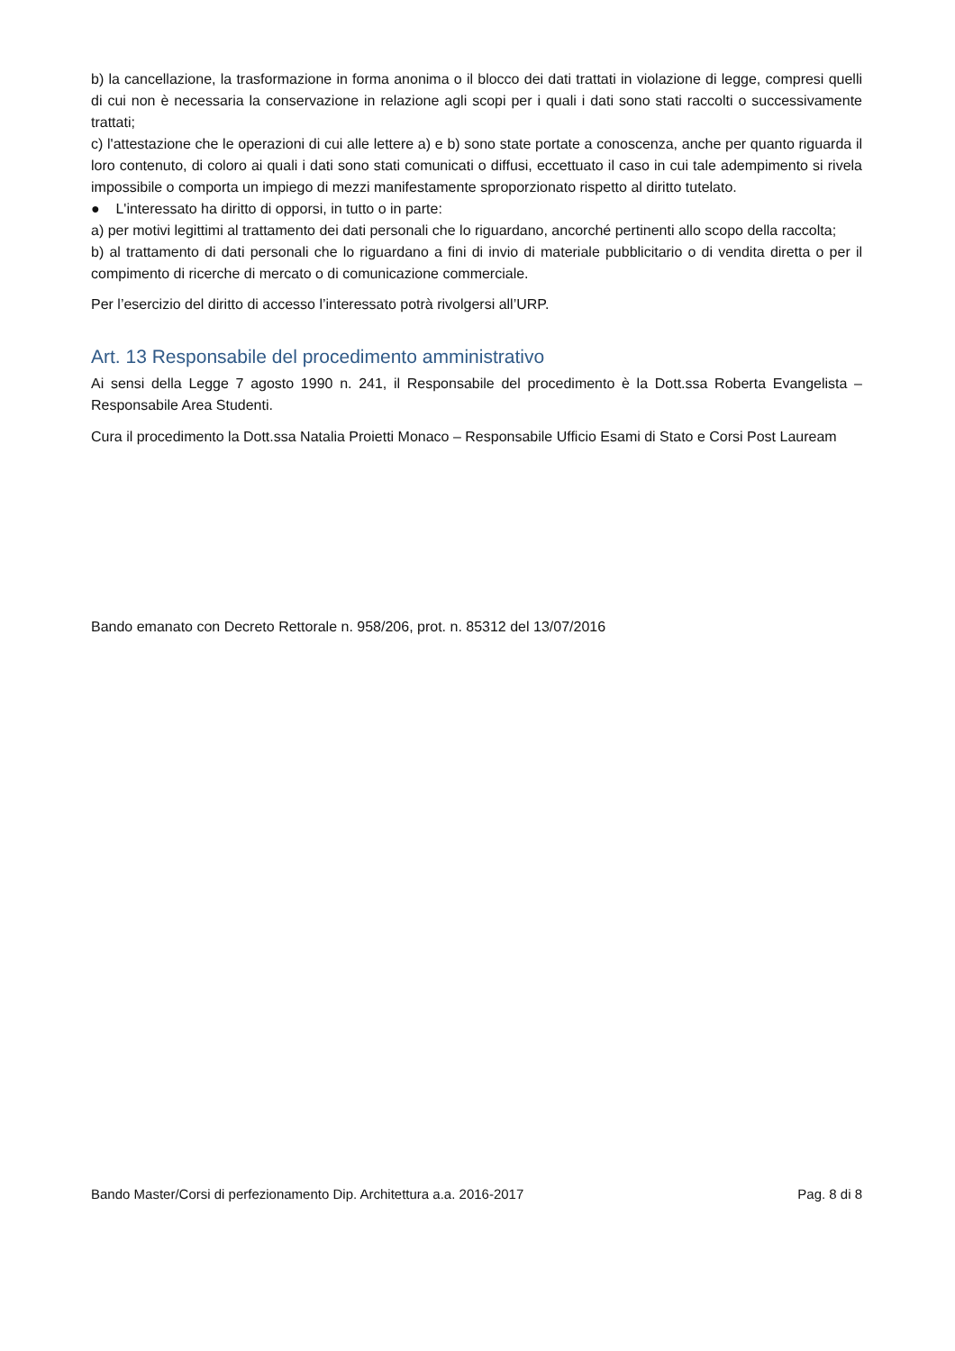b) la cancellazione, la trasformazione in forma anonima o il blocco dei dati trattati in violazione di legge, compresi quelli di cui non è necessaria la conservazione in relazione agli scopi per i quali i dati sono stati raccolti o successivamente trattati;
c) l'attestazione che le operazioni di cui alle lettere a) e b) sono state portate a conoscenza, anche per quanto riguarda il loro contenuto, di coloro ai quali i dati sono stati comunicati o diffusi, eccettuato il caso in cui tale adempimento si rivela impossibile o comporta un impiego di mezzi manifestamente sproporzionato rispetto al diritto tutelato.
● L'interessato ha diritto di opporsi, in tutto o in parte:
a) per motivi legittimi al trattamento dei dati personali che lo riguardano, ancorché pertinenti allo scopo della raccolta;
b) al trattamento di dati personali che lo riguardano a fini di invio di materiale pubblicitario o di vendita diretta o per il compimento di ricerche di mercato o di comunicazione commerciale.
Per l’esercizio del diritto di accesso l’interessato potrà rivolgersi all’URP.
Art. 13 Responsabile del procedimento amministrativo
Ai sensi della Legge 7 agosto 1990 n. 241, il Responsabile del procedimento è la Dott.ssa Roberta Evangelista – Responsabile Area Studenti.
Cura il procedimento la Dott.ssa Natalia Proietti Monaco – Responsabile Ufficio Esami di Stato e Corsi Post Lauream
Bando emanato con Decreto Rettorale n. 958/206, prot. n. 85312 del 13/07/2016
Bando Master/Corsi di perfezionamento Dip. Architettura a.a. 2016-2017 Pag. 8 di 8